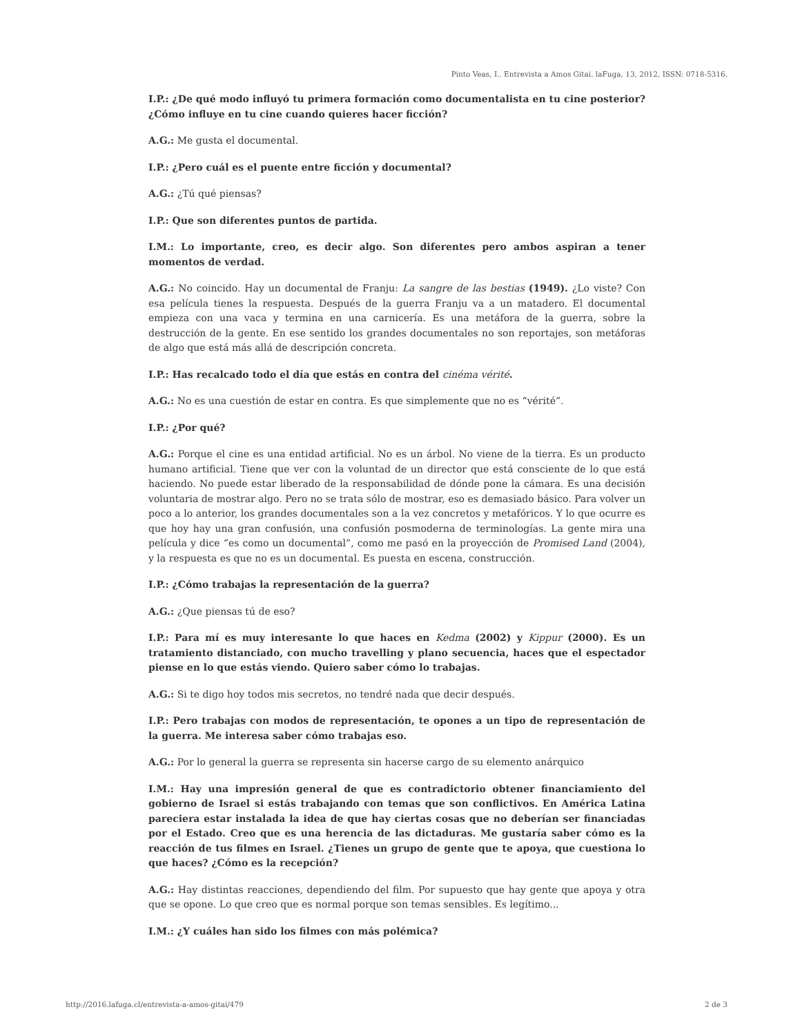Pinto Veas, I.. Entrevista a Amos Gitai. laFuga, 13, 2012, ISSN: 0718-5316.
I.P.: ¿De qué modo influyó tu primera formación como documentalista en tu cine posterior? ¿Cómo influye en tu cine cuando quieres hacer ficción?
A.G.: Me gusta el documental.
I.P.: ¿Pero cuál es el puente entre ficción y documental?
A.G.: ¿Tú qué piensas?
I.P.: Que son diferentes puntos de partida.
I.M.: Lo importante, creo, es decir algo. Son diferentes pero ambos aspiran a tener momentos de verdad.
A.G.: No coincido. Hay un documental de Franju: La sangre de las bestias (1949). ¿Lo viste? Con esa película tienes la respuesta. Después de la guerra Franju va a un matadero. El documental empieza con una vaca y termina en una carnicería. Es una metáfora de la guerra, sobre la destrucción de la gente. En ese sentido los grandes documentales no son reportajes, son metáforas de algo que está más allá de descripción concreta.
I.P.: Has recalcado todo el día que estás en contra del cinéma vérité.
A.G.: No es una cuestión de estar en contra. Es que simplemente que no es “vérité”.
I.P.: ¿Por qué?
A.G.: Porque el cine es una entidad artificial. No es un árbol. No viene de la tierra. Es un producto humano artificial. Tiene que ver con la voluntad de un director que está consciente de lo que está haciendo. No puede estar liberado de la responsabilidad de dónde pone la cámara. Es una decisión voluntaria de mostrar algo. Pero no se trata sólo de mostrar, eso es demasiado básico. Para volver un poco a lo anterior, los grandes documentales son a la vez concretos y metafóricos. Y lo que ocurre es que hoy hay una gran confusión, una confusión posmoderna de terminologías. La gente mira una película y dice “es como un documental”, como me pasó en la proyección de Promised Land (2004), y la respuesta es que no es un documental. Es puesta en escena, construcción.
I.P.: ¿Cómo trabajas la representación de la guerra?
A.G.: ¿Que piensas tú de eso?
I.P.: Para mí es muy interesante lo que haces en Kedma (2002) y Kippur (2000). Es un tratamiento distanciado, con mucho travelling y plano secuencia, haces que el espectador piense en lo que estás viendo. Quiero saber cómo lo trabajas.
A.G.: Si te digo hoy todos mis secretos, no tendré nada que decir después.
I.P.: Pero trabajas con modos de representación, te opones a un tipo de representación de la guerra. Me interesa saber cómo trabajas eso.
A.G.: Por lo general la guerra se representa sin hacerse cargo de su elemento anárquico
I.M.: Hay una impresión general de que es contradictorio obtener financiamiento del gobierno de Israel si estás trabajando con temas que son conflictivos. En América Latina pareciera estar instalada la idea de que hay ciertas cosas que no deberían ser financiadas por el Estado. Creo que es una herencia de las dictaduras. Me gustaría saber cómo es la reacción de tus filmes en Israel. ¿Tienes un grupo de gente que te apoya, que cuestiona lo que haces? ¿Cómo es la recepción?
A.G.: Hay distintas reacciones, dependiendo del film. Por supuesto que hay gente que apoya y otra que se opone. Lo que creo que es normal porque son temas sensibles. Es legítimo...
I.M.: ¿Y cuáles han sido los filmes con más polémica?
http://2016.lafuga.cl/entrevista-a-amos-gitai/479 2 de 3